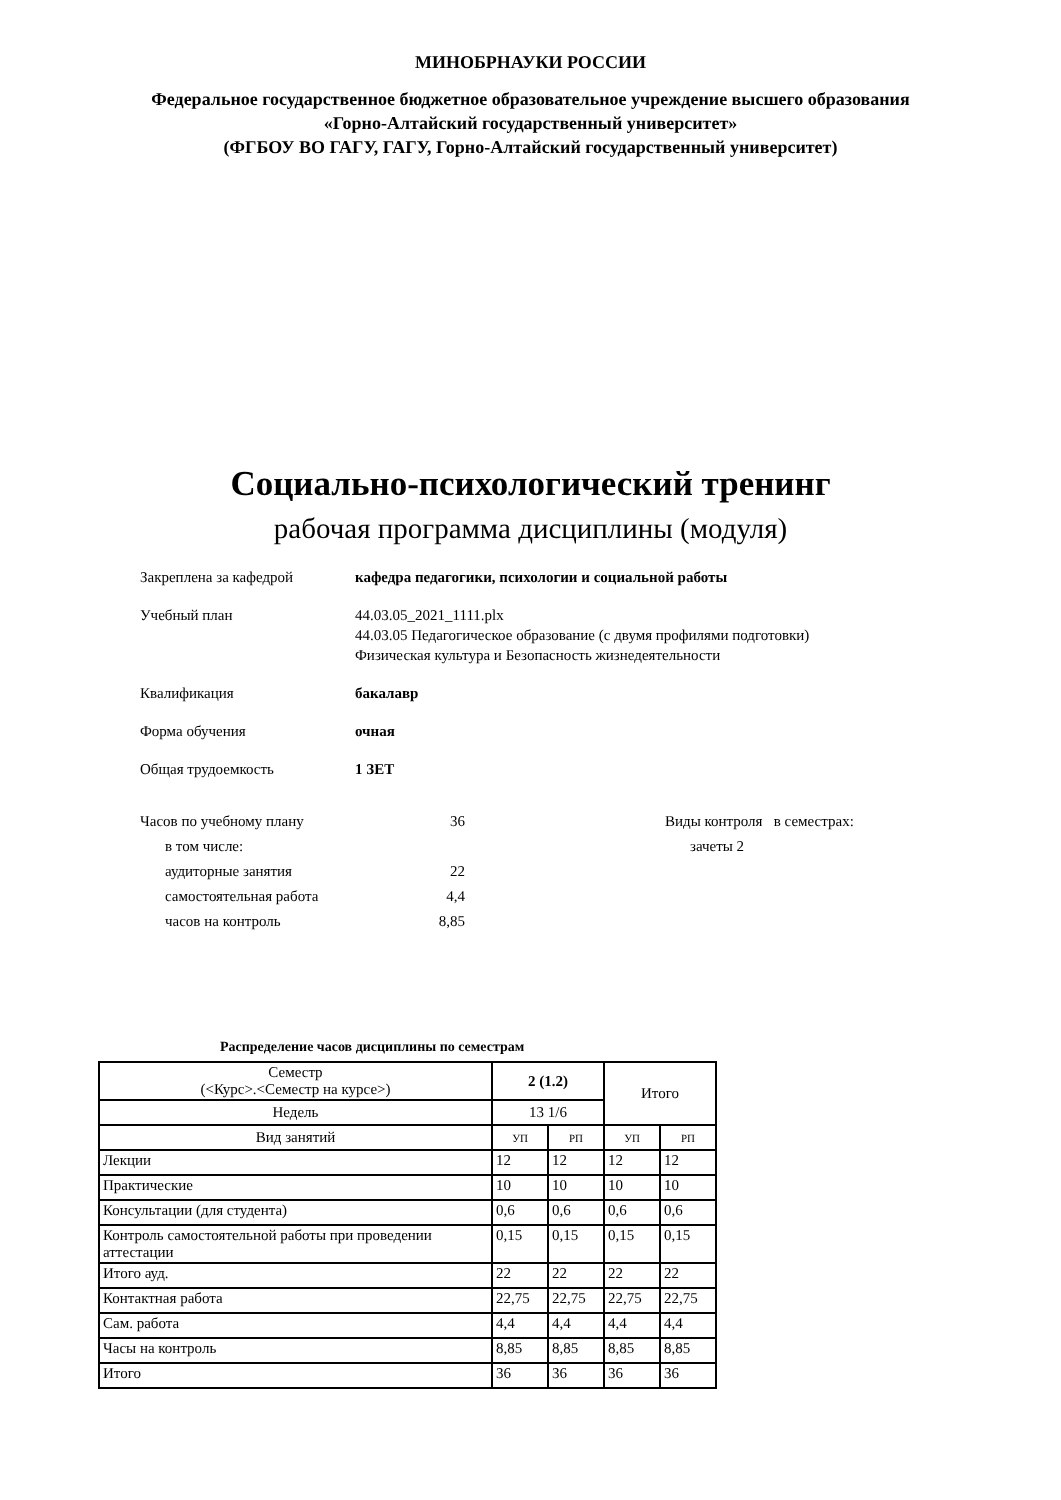МИНОБРНАУКИ РОССИИ
Федеральное государственное бюджетное образовательное учреждение высшего образования
«Горно-Алтайский государственный университет»
(ФГБОУ ВО ГАГУ, ГАГУ, Горно-Алтайский государственный университет)
Социально-психологический тренинг
рабочая программа дисциплины (модуля)
Закреплена за кафедрой кафедра педагогики, психологии и социальной работы
Учебный план 44.03.05_2021_1111.plx
44.03.05 Педагогическое образование (с двумя профилями подготовки)
Физическая культура и Безопасность жизнедеятельности
Квалификация бакалавр
Форма обучения очная
Общая трудоемкость 1 ЗЕТ
Часов по учебному плану 36
в том числе:
аудиторные занятия 22
самостоятельная работа 4,4
часов на контроль 8,85
Виды контроля в семестрах:
зачеты 2
Распределение часов дисциплины по семестрам
| Семестр (<Курс>.<Семестр на курсе>) | 2 (1.2) | | Итого | |
| Недель | 13 1/6 | | | |
| Вид занятий | УП | РП | УП | РП |
| Лекции | 12 | 12 | 12 | 12 |
| Практические | 10 | 10 | 10 | 10 |
| Консультации (для студента) | 0,6 | 0,6 | 0,6 | 0,6 |
| Контроль самостоятельной работы при проведении аттестации | 0,15 | 0,15 | 0,15 | 0,15 |
| Итого ауд. | 22 | 22 | 22 | 22 |
| Контактная работа | 22,75 | 22,75 | 22,75 | 22,75 |
| Сам. работа | 4,4 | 4,4 | 4,4 | 4,4 |
| Часы на контроль | 8,85 | 8,85 | 8,85 | 8,85 |
| Итого | 36 | 36 | 36 | 36 |